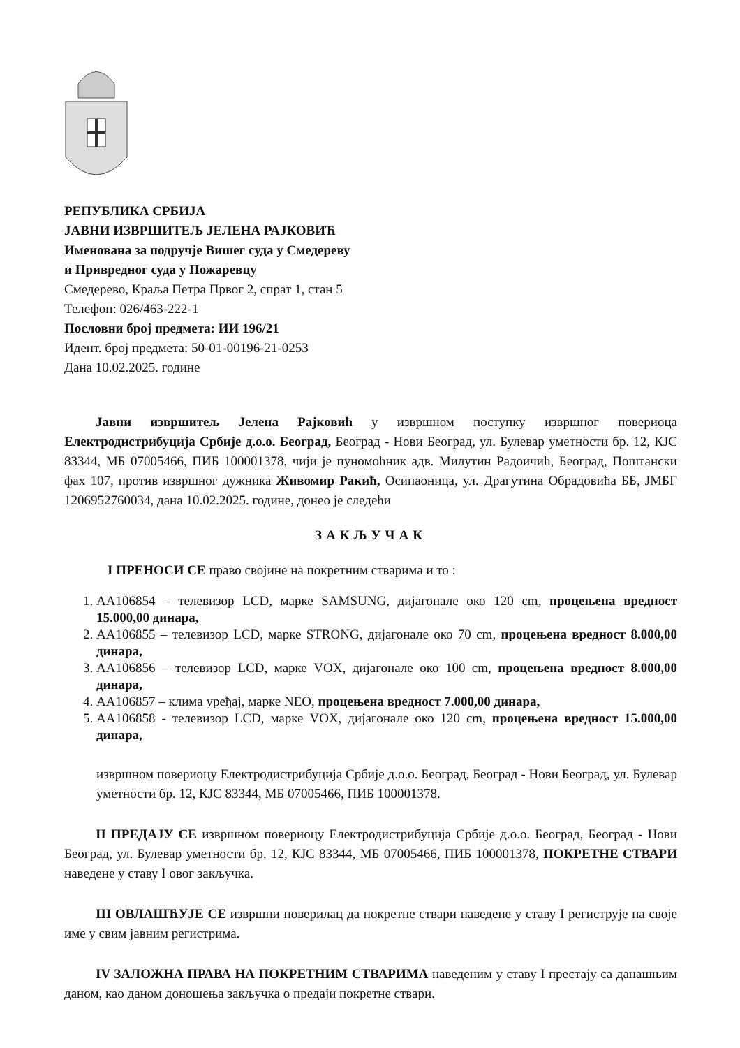РЕПУБЛИКА СРБИЈА
ЈАВНИ ИЗВРШИТЕЉ ЈЕЛЕНА РАЈКОВИЋ
Именована за подручје Вишег суда у Смедереву
и Привредног суда у Пожаревцу
Смедерево, Краља Петра Првог 2, спрат 1, стан 5
Телефон: 026/463-222-1
Пословни број предмета: ИИ 196/21
Идент. број предмета: 50-01-00196-21-0253
Дана 10.02.2025. године
Јавни извршитељ Јелена Рајковић у извршном поступку извршног повериоца Електродистрибуција Србије д.о.о. Београд, Београд - Нови Београд, ул. Булевар уметности бр. 12, КЈС 83344, МБ 07005466, ПИБ 100001378, чији је пуномоћник адв. Милутин Радоичић, Београд, Поштански фах 107, против извршног дужника Живомир Ракић, Осипаоница, ул. Драгутина Обрадовића ББ, ЈМБГ 1206952760034, дана 10.02.2025. године, донео је следећи
ЗАКЉУЧАК
I ПРЕНОСИ СЕ право својине на покретним стварима и то :
1. АА106854 – телевизор LCD, марке SAMSUNG, дијагонале око 120 cm, процењена вредност 15.000,00 динара,
2. АА106855 – телевизор LCD, марке STRONG, дијагонале око 70 cm, процењена вредност 8.000,00 динара,
3. АА106856 – телевизор LCD, марке VOX, дијагонале око 100 cm, процењена вредност 8.000,00 динара,
4. АА106857 – клима уређај, марке NEO, процењена вредност 7.000,00 динара,
5. АА106858 - телевизор LCD, марке VOX, дијагонале око 120 cm, процењена вредност 15.000,00 динара,
извршном повериоцу Електродистрибуција Србије д.о.о. Београд, Београд - Нови Београд, ул. Булевар уметности бр. 12, КЈС 83344, МБ 07005466, ПИБ 100001378.
II ПРЕДАЈУ СЕ извршном повериоцу Електродистрибуција Србије д.о.о. Београд, Београд - Нови Београд, ул. Булевар уметности бр. 12, КЈС 83344, МБ 07005466, ПИБ 100001378, ПОКРЕТНЕ СТВАРИ наведене у ставу I овог закључка.
III ОВЛАШЋУЈЕ СЕ извршни поверилац да покретне ствари наведене у ставу I региструје на своје име у свим јавним регистрима.
IV ЗАЛОЖНА ПРАВА НА ПОКРЕТНИМ СТВАРИМА наведеним у ставу I престају са данашњим даном, као даном доношења закључка о предаји покретне ствари.